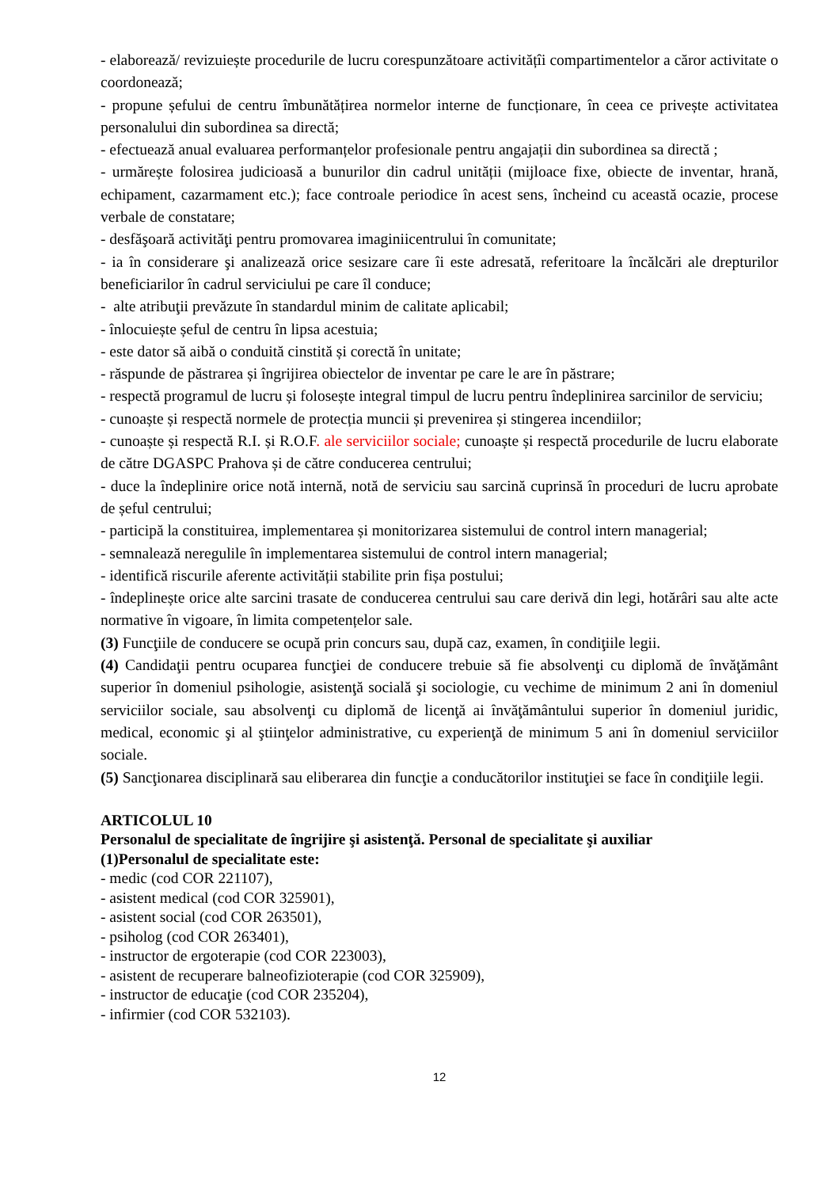- elaborează/ revizuiește procedurile de lucru corespunzătoare activitățîi compartimentelor a căror activitate o coordonează;
- propune șefului de centru îmbunătățirea normelor interne de funcționare, în ceea ce privește activitatea personalului din subordinea sa directă;
- efectuează anual evaluarea performanțelor profesionale pentru angajații din subordinea sa directă ;
- urmărește folosirea judicioasă a bunurilor din cadrul unității (mijloace fixe, obiecte de inventar, hrană, echipament, cazarmament etc.); face controale periodice în acest sens, încheind cu această ocazie, procese verbale de constatare;
- desfăşoară activităţi pentru promovarea imaginiicentrului în comunitate;
- ia în considerare şi analizează orice sesizare care îi este adresată, referitoare la încălcări ale drepturilor beneficiarilor în cadrul serviciului pe care îl conduce;
- alte atribuţii prevăzute în standardul minim de calitate aplicabil;
- înlocuiește șeful de centru în lipsa acestuia;
- este dator să aibă o conduită cinstită și corectă în unitate;
- răspunde de păstrarea și îngrijirea obiectelor de inventar pe care le are în păstrare;
- respectă programul de lucru și folosește integral timpul de lucru pentru îndeplinirea sarcinilor de serviciu;
- cunoaște și respectă normele de protecția muncii și prevenirea și stingerea incendiilor;
- cunoaște și respectă R.I. și R.O.F. ale serviciilor sociale; cunoaște și respectă procedurile de lucru elaborate de către DGASPC Prahova și de către conducerea centrului;
- duce la îndeplinire orice notă internă, notă de serviciu sau sarcină cuprinsă în proceduri de lucru aprobate de șeful centrului;
- participă la constituirea, implementarea și monitorizarea sistemului de control intern managerial;
- semnalează neregulile în implementarea sistemului de control intern managerial;
- identifică riscurile aferente activității stabilite prin fișa postului;
- îndeplinește orice alte sarcini trasate de conducerea centrului sau care derivă din legi, hotărâri sau alte acte normative în vigoare, în limita competențelor sale.
(3) Funcţiile de conducere se ocupă prin concurs sau, după caz, examen, în condiţiile legii.
(4) Candidaţii pentru ocuparea funcţiei de conducere trebuie să fie absolvenţi cu diplomă de învăţământ superior în domeniul psihologie, asistenţă socială şi sociologie, cu vechime de minimum 2 ani în domeniul serviciilor sociale, sau absolvenţi cu diplomă de licenţă ai învăţământului superior în domeniul juridic, medical, economic şi al ştiinţelor administrative, cu experienţă de minimum 5 ani în domeniul serviciilor sociale.
(5) Sancţionarea disciplinară sau eliberarea din funcţie a conducătorilor instituţiei se face în condiţiile legii.
ARTICOLUL 10
Personalul de specialitate de îngrijire şi asistenţă. Personal de specialitate şi auxiliar
(1)Personalul de specialitate este:
- medic (cod COR 221107),
- asistent medical (cod COR 325901),
- asistent social (cod COR 263501),
- psiholog (cod COR 263401),
- instructor de ergoterapie (cod COR 223003),
- asistent de recuperare balneofizioterapie (cod COR 325909),
- instructor de educaţie (cod COR 235204),
- infirmier (cod COR 532103).
12